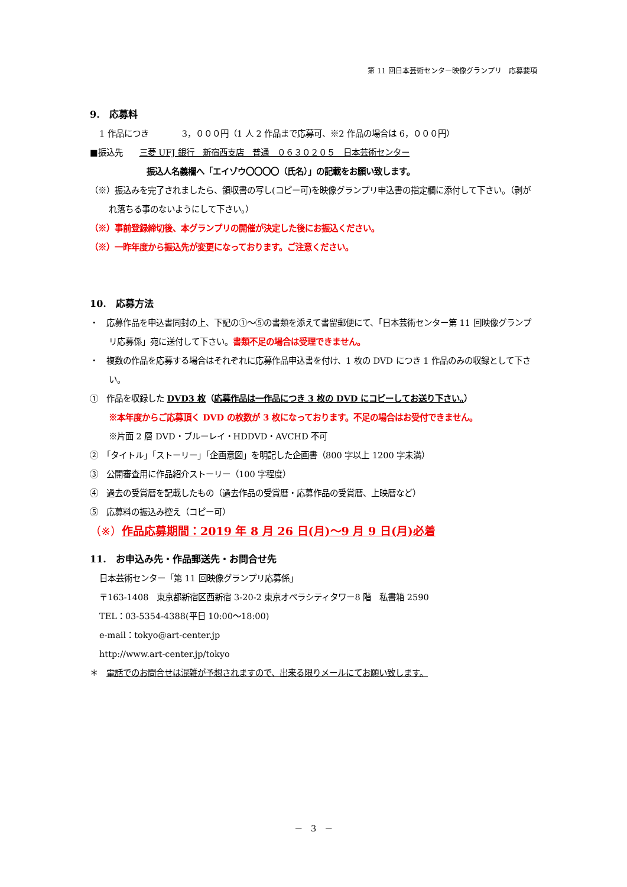第 11 回日本芸術センター映像グランプリ　応募要項
9.　応募料
1 作品につき　　　　3，０００円（1 人 2 作品まで応募可、※2 作品の場合は 6，０００円）
■振込先　　三菱 UFJ 銀行　新宿西支店　普通　０６３０２０５　日本芸術センター
振込人名義欄へ「エイゾウ〇〇〇〇（氏名）」の記載をお願い致します。
（※）振込みを完了されましたら、領収書の写し(コピー可)を映像グランプリ申込書の指定欄に添付して下さい。（剥がれ落ちる事のないようにして下さい。）
（※）事前登録締切後、本グランプリの開催が決定した後にお振込ください。
（※）一昨年度から振込先が変更になっております。ご注意ください。
10.　応募方法
・　応募作品を申込書同封の上、下記の①～⑤の書類を添えて書留郵便にて、「日本芸術センター第 11 回映像グランプリ応募係」宛に送付して下さい。書類不足の場合は受理できません。
・　複数の作品を応募する場合はそれぞれに応募作品申込書を付け、1 枚の DVD につき 1 作品のみの収録として下さい。
①　作品を収録した DVD3 枚（応募作品は一作品につき 3 枚の DVD にコピーしてお送り下さい。）
※本年度からご応募頂く DVD の枚数が 3 枚になっております。不足の場合はお受付できません。
※片面 2 層 DVD・ブルーレイ・HDDVD・AVCHD 不可
②　「タイトル」「ストーリー」「企画意図」を明記した企画書（800 字以上 1200 字未満）
③　公開審査用に作品紹介ストーリー（100 字程度）
④　過去の受賞暦を記載したもの（過去作品の受賞暦・応募作品の受賞暦、上映暦など）
⑤　応募料の振込み控え（コピー可）
（※）作品応募期間：2019 年 8 月 26 日(月)～9 月 9 日(月)必着
11.　お申込み先・作品郵送先・お問合せ先
日本芸術センター「第 11 回映像グランプリ応募係」
〒163-1408　東京都新宿区西新宿 3-20-2 東京オペラシティタワー8 階　私書箱 2590
TEL：03-5354-4388(平日 10:00～18:00)
e-mail：tokyo@art-center.jp
http://www.art-center.jp/tokyo
＊　電話でのお問合せは混雑が予想されますので、出来る限りメールにてお願い致します。
－　3　－